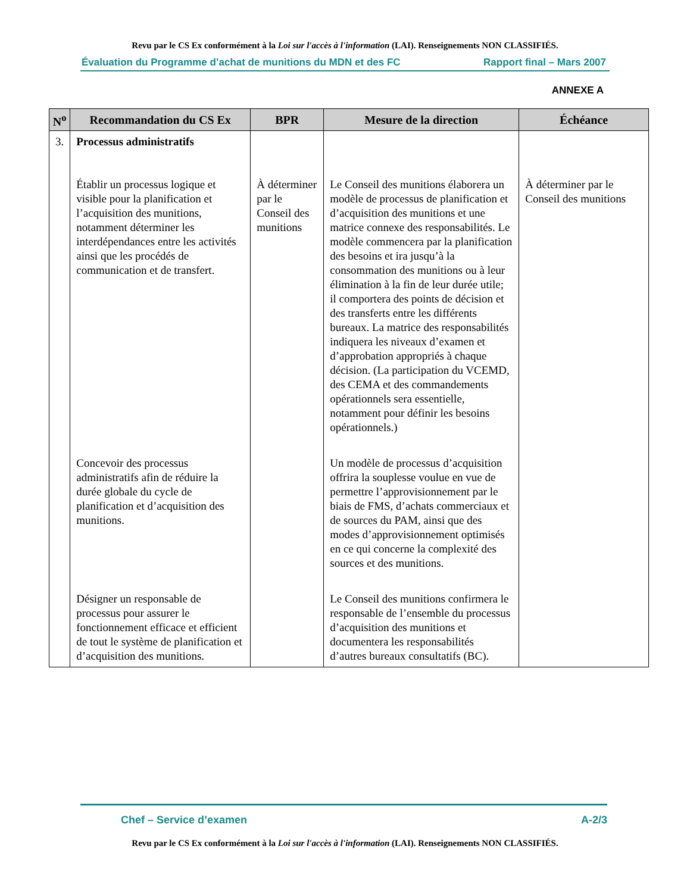Revu par le CS Ex conformément à la Loi sur l'accès à l'information (LAI). Renseignements NON CLASSIFIÉS.
Évaluation du Programme d’achat de munitions du MDN et des FC Rapport final – Mars 2007
ANNEXE A
| N<sup>o</sup> | Recommandation du CS Ex | BPR | Mesure de la direction | Échéance |
| --- | --- | --- | --- | --- |
| 3. | Processus administratifs Établir un processus logique et visible pour la planification et l’acquisition des munitions, notamment déterminer les interdépendances entre les activités ainsi que les procédés de communication et de transfert. | À déterminer par le Conseil des munitions | Le Conseil des munitions élaborera un modèle de processus de planification et d’acquisition des munitions et une matrice connexe des responsabilités. Le modèle commencera par la planification des besoins et ira jusqu’à la consommation des munitions ou à leur élimination à la fin de leur durée utile; il comportera des points de décision et des transferts entre les différents bureaux. La matrice des responsabilités indiquera les niveaux d’examen et d’approbation appropriés à chaque décision. (La participation du VCEMD, des CEMA et des commandements opérationnels sera essentielle, notamment pour définir les besoins opérationnels.) | À déterminer par le Conseil des munitions |
| | Concevoir des processus administratifs afin de réduire la durée globale du cycle de planification et d’acquisition des munitions. | | Un modèle de processus d’acquisition offrira la souplesse voulue en vue de permettre l’approvisionnement par le biais de FMS, d’achats commerciaux et de sources du PAM, ainsi que des modes d’approvisionnement optimisés en ce qui concerne la complexité des sources et des munitions. | |
| | Désigner un responsable de processus pour assurer le fonctionnement efficace et efficient de tout le système de planification et d’acquisition des munitions. | | Le Conseil des munitions confirmera le responsable de l’ensemble du processus d’acquisition des munitions et documentera les responsabilités d’autres bureaux consultatifs (BC). | |
Chef – Service d’examen A-2/3
Revu par le CS Ex conformément à la Loi sur l'accès à l'information (LAI). Renseignements NON CLASSIFIÉS.